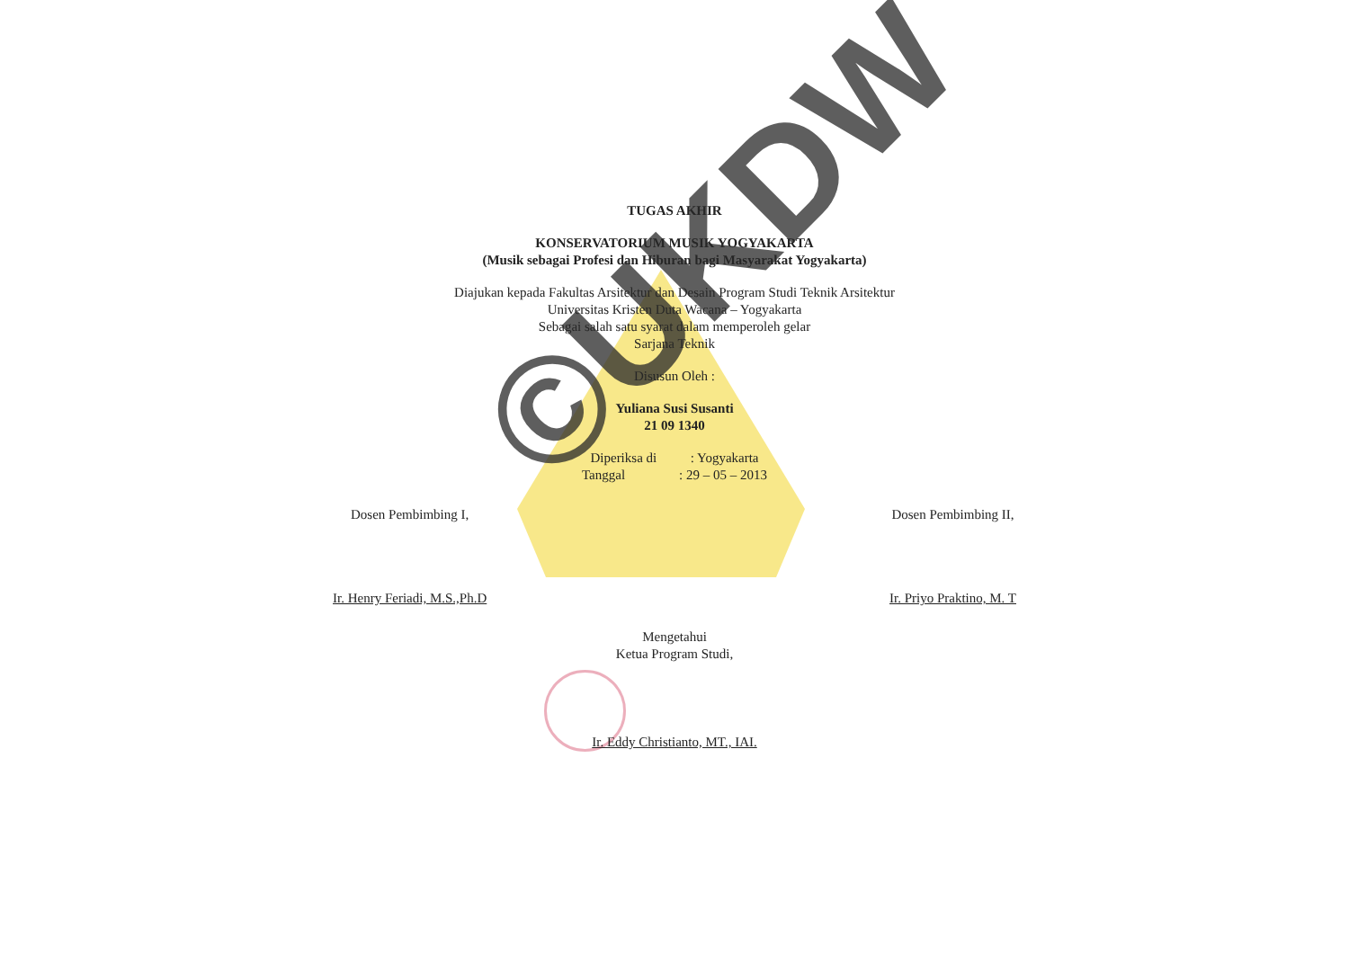TUGAS AKHIR
KONSERVATORIUM MUSIK YOGYAKARTA
(Musik sebagai Profesi dan Hiburan bagi Masyarakat Yogyakarta)
Diajukan kepada Fakultas Arsitektur dan Desain Program Studi Teknik Arsitektur
Universitas Kristen Duta Wacana – Yogyakarta
Sebagai salah satu syarat dalam memperoleh gelar
Sarjana Teknik
Disusun Oleh :
Yuliana Susi Susanti
21 09 1340
Diperiksa di : Yogyakarta
Tanggal : 29 – 05 – 2013
Dosen Pembimbing I,
Ir. Henry Feriadi, M.S.,Ph.D
Dosen Pembimbing II,
Ir. Priyo Praktino, M. T
Mengetahui
Ketua Program Studi,
Ir. Eddy Christianto, MT., IAI.
©UKDW